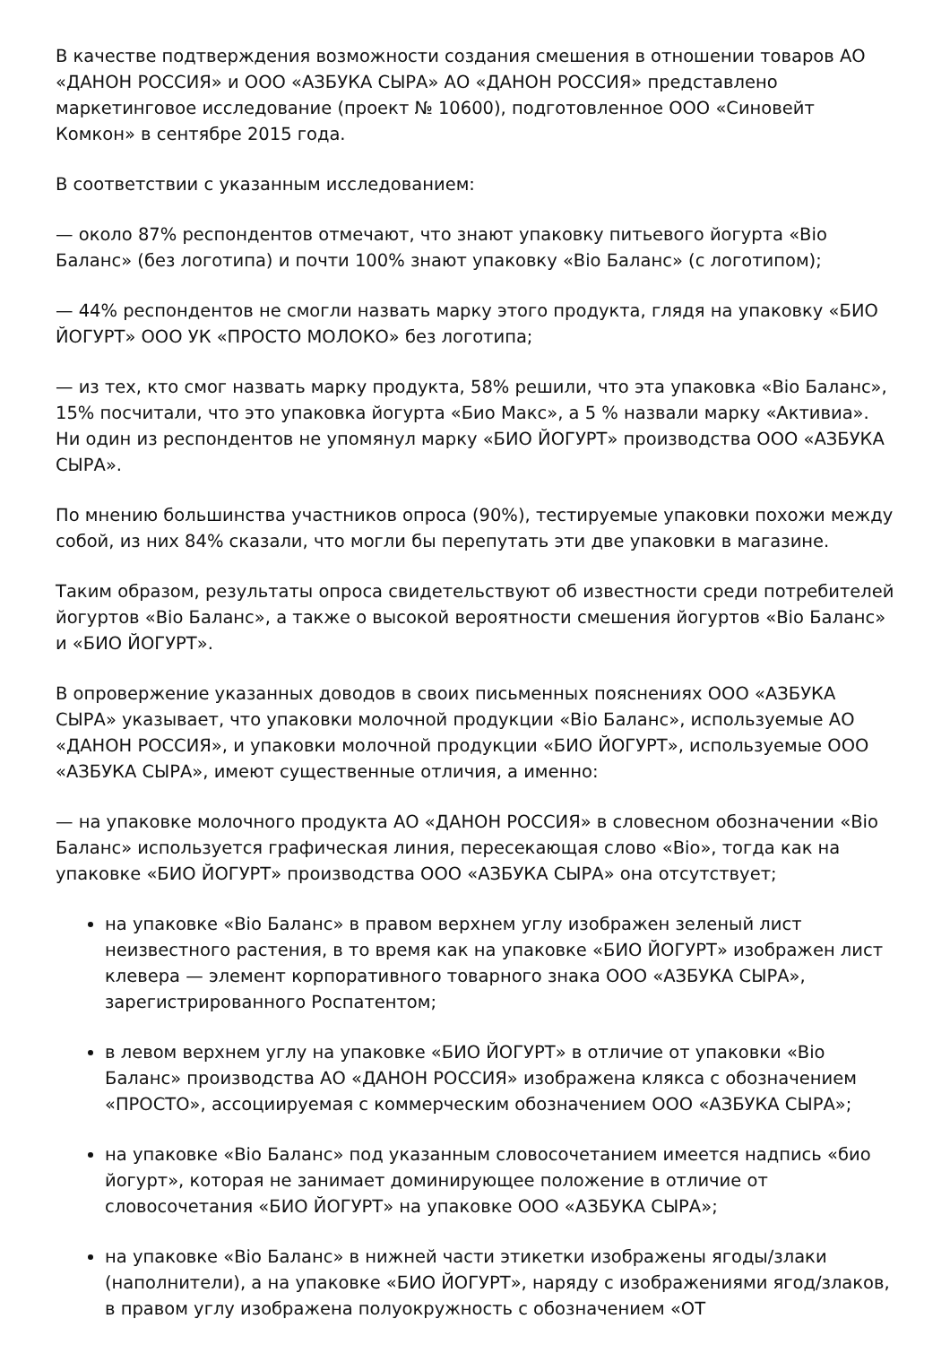В качестве подтверждения возможности создания смешения в отношении товаров АО «ДАНОН РОССИЯ» и ООО «АЗБУКА СЫРА» АО «ДАНОН РОССИЯ» представлено маркетинговое исследование (проект № 10600), подготовленное ООО «Синовейт Комкон» в сентябре 2015 года.
В соответствии с указанным исследованием:
— около 87% респондентов отмечают, что знают упаковку питьевого йогурта «Bio Баланс» (без логотипа) и почти 100% знают упаковку «Bio Баланс» (с логотипом);
— 44% респондентов не смогли назвать марку этого продукта, глядя на упаковку «БИО ЙОГУРТ» ООО УК «ПРОСТО МОЛОКО» без логотипа;
— из тех, кто смог назвать марку продукта, 58% решили, что эта упаковка «Bio Баланс», 15% посчитали, что это упаковка йогурта «Био Макс», а 5 % назвали марку «Активиа». Ни один из респондентов не упомянул марку «БИО ЙОГУРТ» производства ООО «АЗБУКА СЫРА».
По мнению большинства участников опроса (90%), тестируемые упаковки похожи между собой, из них 84% сказали, что могли бы перепутать эти две упаковки в магазине.
Таким образом, результаты опроса свидетельствуют об известности среди потребителей йогуртов «Bio Баланс», а также о высокой вероятности смешения йогуртов «Bio Баланс» и «БИО ЙОГУРТ».
В опровержение указанных доводов в своих письменных пояснениях ООО «АЗБУКА СЫРА» указывает, что упаковки молочной продукции «Bio Баланс», используемые АО «ДАНОН РОССИЯ», и упаковки молочной продукции «БИО ЙОГУРТ», используемые ООО «АЗБУКА СЫРА», имеют существенные отличия, а именно:
— на упаковке молочного продукта АО «ДАНОН РОССИЯ» в словесном обозначении «Bio Баланс» используется графическая линия, пересекающая слово «Bio», тогда как на упаковке «БИО ЙОГУРТ» производства ООО «АЗБУКА СЫРА» она отсутствует;
на упаковке «Bio Баланс» в правом верхнем углу изображен зеленый лист неизвестного растения, в то время как на упаковке «БИО ЙОГУРТ» изображен лист клевера — элемент корпоративного товарного знака ООО «АЗБУКА СЫРА», зарегистрированного Роспатентом;
в левом верхнем углу на упаковке «БИО ЙОГУРТ» в отличие от упаковки «Bio Баланс» производства АО «ДАНОН РОССИЯ» изображена клякса с обозначением «ПРОСТО», ассоциируемая с коммерческим обозначением ООО «АЗБУКА СЫРА»;
на упаковке «Bio Баланс» под указанным словосочетанием имеется надпись «био йогурт», которая не занимает доминирующее положение в отличие от словосочетания «БИО ЙОГУРТ» на упаковке ООО «АЗБУКА СЫРА»;
на упаковке «Bio Баланс» в нижней части этикетки изображены ягоды/злаки (наполнители), а на упаковке «БИО ЙОГУРТ», наряду с изображениями ягод/злаков, в правом углу изображена полуокружность с обозначением «ОТ